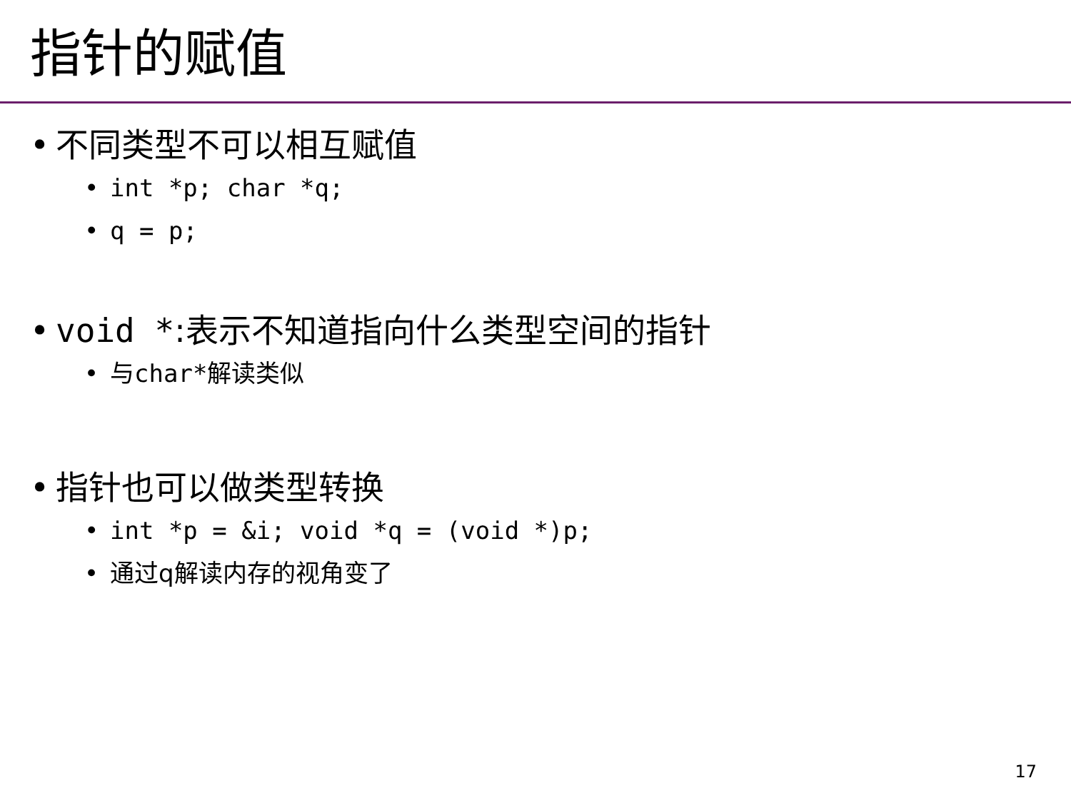指针的赋值
• 不同类型不可以相互赋值
• int *p; char *q;
• q = p;
• void *:表示不知道指向什么类型空间的指针
• 与char*解读类似
• 指针也可以做类型转换
• int *p = &i; void *q = (void *)p;
• 通过q解读内存的视角变了
17